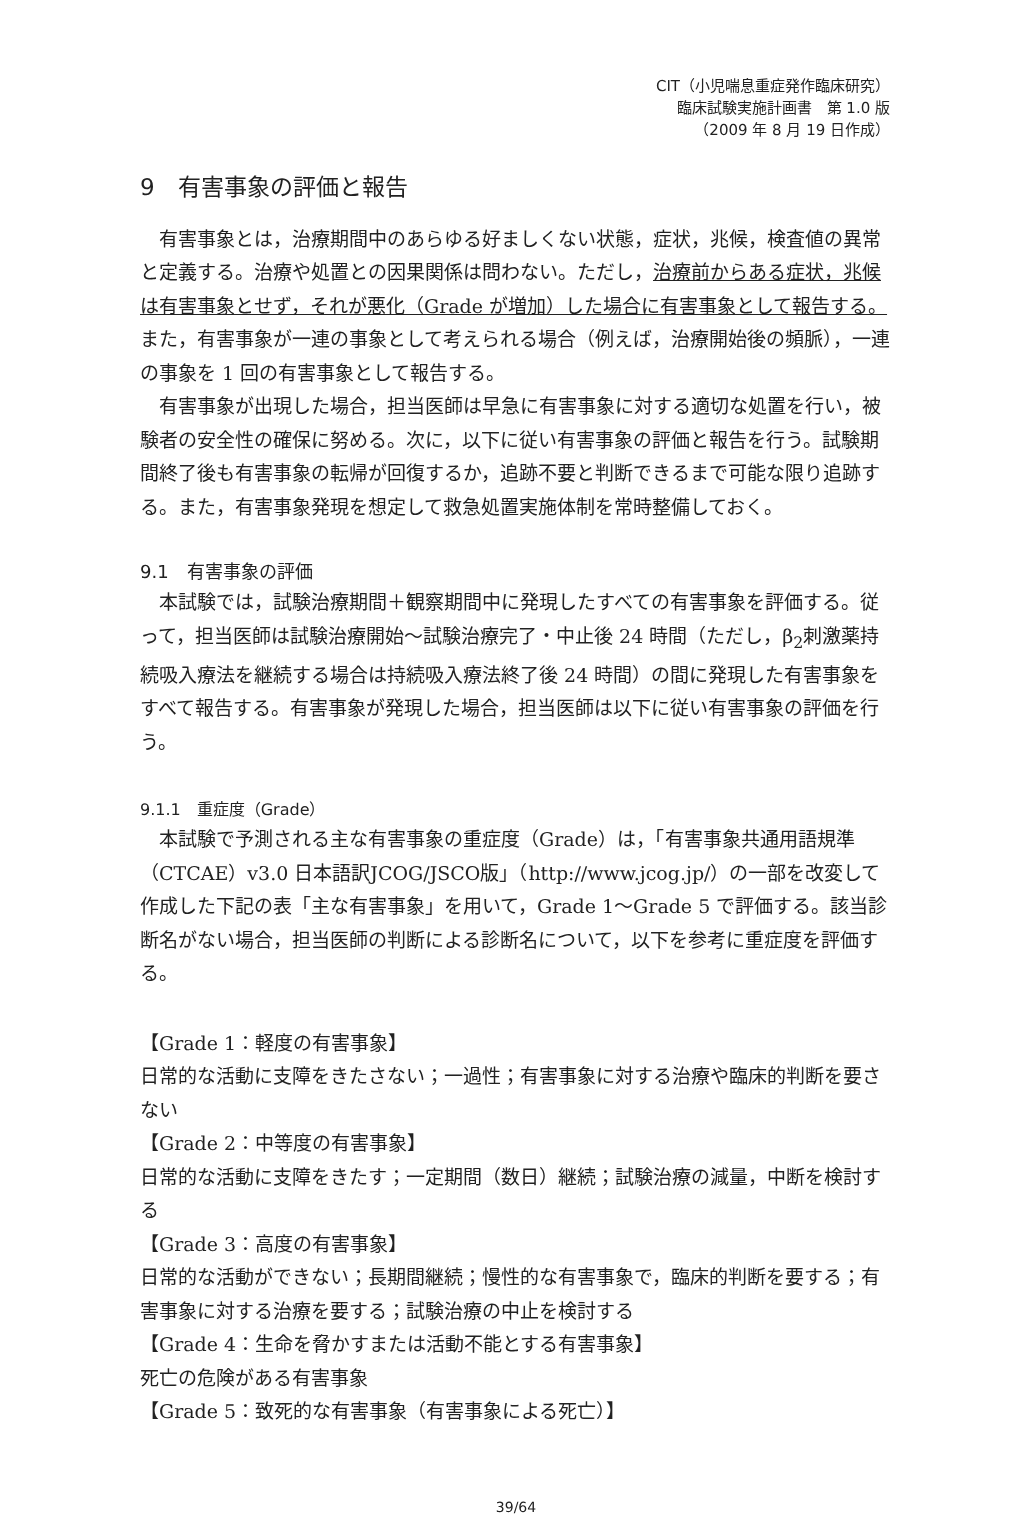CIT（小児喘息重症発作臨床研究）
臨床試験実施計画書　第 1.0 版
（2009 年 8 月 19 日作成）
9　有害事象の評価と報告
有害事象とは，治療期間中のあらゆる好ましくない状態，症状，兆候，検査値の異常と定義する。治療や処置との因果関係は問わない。ただし，治療前からある症状，兆候は有害事象とせず，それが悪化（Grade が増加）した場合に有害事象として報告する。また，有害事象が一連の事象として考えられる場合（例えば，治療開始後の頻脈），一連の事象を 1 回の有害事象として報告する。
有害事象が出現した場合，担当医師は早急に有害事象に対する適切な処置を行い，被験者の安全性の確保に努める。次に，以下に従い有害事象の評価と報告を行う。試験期間終了後も有害事象の転帰が回復するか，追跡不要と判断できるまで可能な限り追跡する。また，有害事象発現を想定して救急処置実施体制を常時整備しておく。
9.1　有害事象の評価
本試験では，試験治療期間＋観察期間中に発現したすべての有害事象を評価する。従って，担当医師は試験治療開始～試験治療完了・中止後 24 時間（ただし，β<sub>2</sub>刺激薬持続吸入療法を継続する場合は持続吸入療法終了後 24 時間）の間に発現した有害事象をすべて報告する。有害事象が発現した場合，担当医師は以下に従い有害事象の評価を行う。
9.1.1　重症度（Grade）
本試験で予測される主な有害事象の重症度（Grade）は，「有害事象共通用語規準（CTCAE）v3.0 日本語訳JCOG/JSCO版」（http://www.jcog.jp/）の一部を改変して作成した下記の表「主な有害事象」を用いて，Grade 1～Grade 5 で評価する。該当診断名がない場合，担当医師の判断による診断名について，以下を参考に重症度を評価する。
【Grade 1：軽度の有害事象】
日常的な活動に支障をきたさない；一過性；有害事象に対する治療や臨床的判断を要さない
【Grade 2：中等度の有害事象】
日常的な活動に支障をきたす；一定期間（数日）継続；試験治療の減量，中断を検討する
【Grade 3：高度の有害事象】
日常的な活動ができない；長期間継続；慢性的な有害事象で，臨床的判断を要する；有害事象に対する治療を要する；試験治療の中止を検討する
【Grade 4：生命を脅かすまたは活動不能とする有害事象】
死亡の危険がある有害事象
【Grade 5：致死的な有害事象（有害事象による死亡）】
39/64